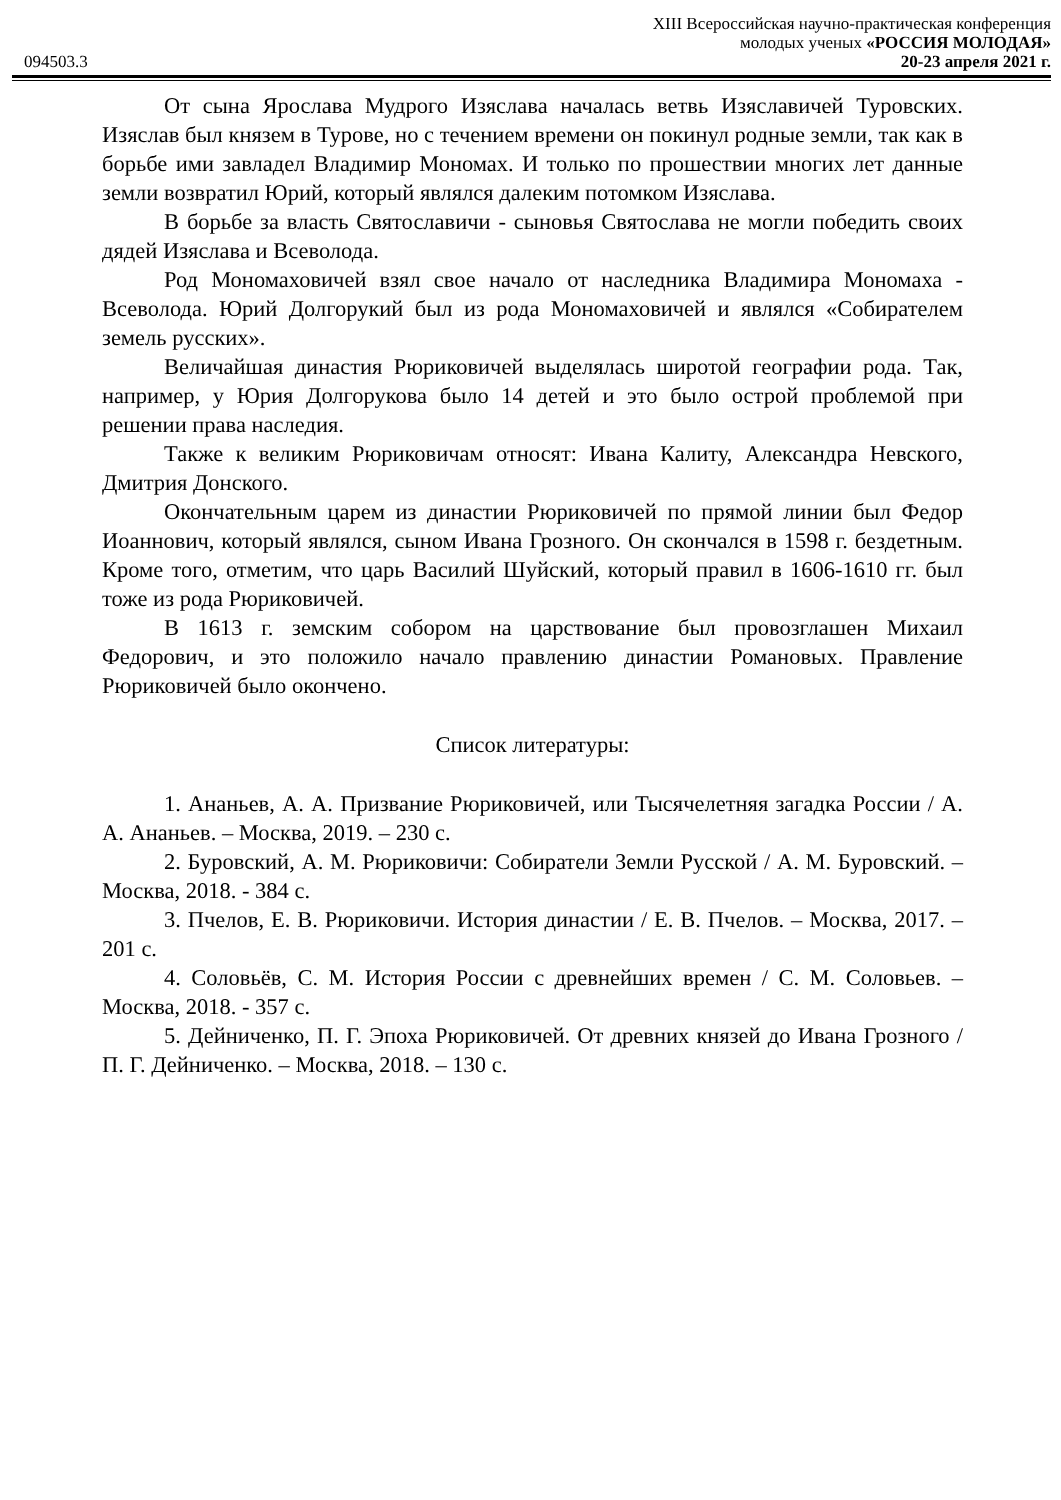XIII Всероссийская научно-практическая конференция
молодых ученых «РОССИЯ МОЛОДАЯ»
094503.3 20-23 апреля 2021 г.
От сына Ярослава Мудрого Изяслава началась ветвь Изяславичей Туровских. Изяслав был князем в Турове, но с течением времени он покинул родные земли, так как в борьбе ими завладел Владимир Мономах. И только по прошествии многих лет данные земли возвратил Юрий, который являлся далеким потомком Изяслава.
В борьбе за власть Святославичи - сыновья Святослава не могли победить своих дядей Изяслава и Всеволода.
Род Мономаховичей взял свое начало от наследника Владимира Мономаха - Всеволода. Юрий Долгорукий был из рода Мономаховичей и являлся «Собирателем земель русских».
Величайшая династия Рюриковичей выделялась широтой географии рода. Так, например, у Юрия Долгорукова было 14 детей и это было острой проблемой при решении права наследия.
Также к великим Рюриковичам относят: Ивана Калиту, Александра Невского, Дмитрия Донского.
Окончательным царем из династии Рюриковичей по прямой линии был Федор Иоаннович, который являлся, сыном Ивана Грозного. Он скончался в 1598 г. бездетным. Кроме того, отметим, что царь Василий Шуйский, который правил в 1606-1610 гг. был тоже из рода Рюриковичей.
В 1613 г. земским собором на царствование был провозглашен Михаил Федорович, и это положило начало правлению династии Романовых. Правление Рюриковичей было окончено.
Список литературы:
1. Ананьев, А. А. Призвание Рюриковичей, или Тысячелетняя загадка России / А. А. Ананьев. – Москва, 2019. – 230 с.
2. Буровский, А. М. Рюриковичи: Собиратели Земли Русской / А. М. Буровский. – Москва, 2018. - 384 с.
3. Пчелов, Е. В. Рюриковичи. История династии / Е. В. Пчелов. – Москва, 2017. – 201 с.
4. Соловьёв, С. М. История России с древнейших времен / С. М. Соловьев. – Москва, 2018. - 357 с.
5. Дейниченко, П. Г. Эпоха Рюриковичей. От древних князей до Ивана Грозного / П. Г. Дейниченко. – Москва, 2018. – 130 с.